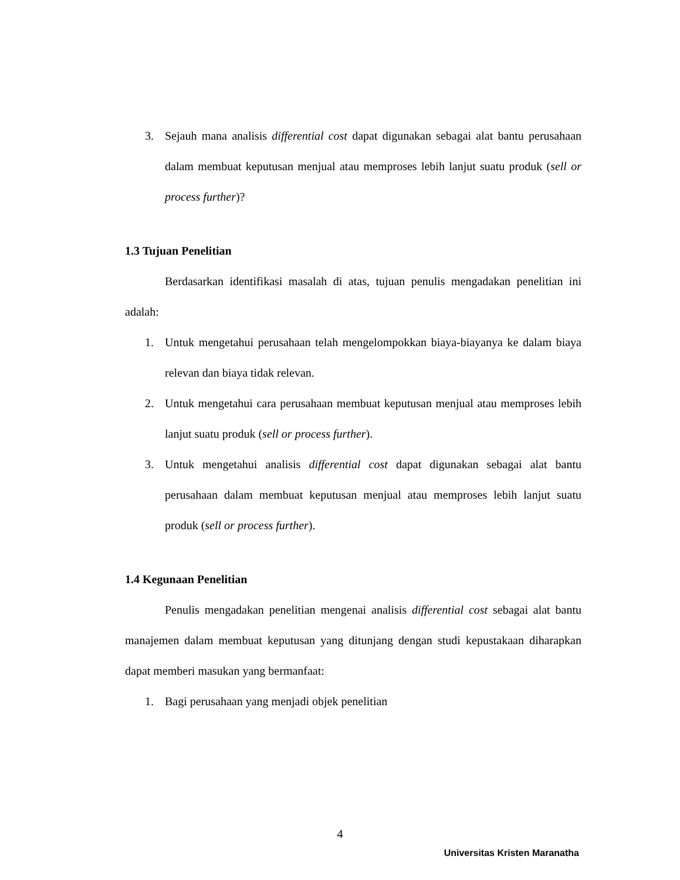3. Sejauh mana analisis differential cost dapat digunakan sebagai alat bantu perusahaan dalam membuat keputusan menjual atau memproses lebih lanjut suatu produk (sell or process further)?
1.3 Tujuan Penelitian
Berdasarkan identifikasi masalah di atas, tujuan penulis mengadakan penelitian ini adalah:
1. Untuk mengetahui perusahaan telah mengelompokkan biaya-biayanya ke dalam biaya relevan dan biaya tidak relevan.
2. Untuk mengetahui cara perusahaan membuat keputusan menjual atau memproses lebih lanjut suatu produk (sell or process further).
3. Untuk mengetahui analisis differential cost dapat digunakan sebagai alat bantu perusahaan dalam membuat keputusan menjual atau memproses lebih lanjut suatu produk (sell or process further).
1.4 Kegunaan Penelitian
Penulis mengadakan penelitian mengenai analisis differential cost sebagai alat bantu manajemen dalam membuat keputusan yang ditunjang dengan studi kepustakaan diharapkan dapat memberi masukan yang bermanfaat:
1. Bagi perusahaan yang menjadi objek penelitian
4
Universitas Kristen Maranatha